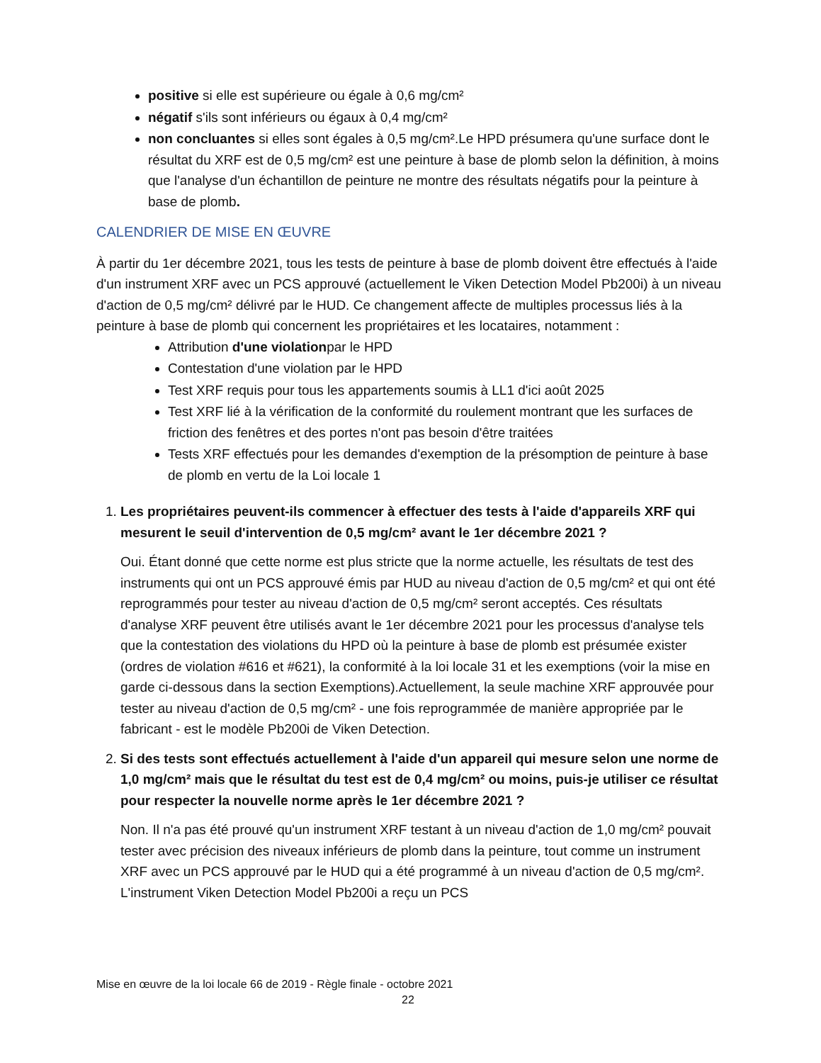positive si elle est supérieure ou égale à 0,6 mg/cm²
négatif s'ils sont inférieurs ou égaux à 0,4 mg/cm²
non concluantes si elles sont égales à 0,5 mg/cm².Le HPD présumera qu'une surface dont le résultat du XRF est de 0,5 mg/cm² est une peinture à base de plomb selon la définition, à moins que l'analyse d'un échantillon de peinture ne montre des résultats négatifs pour la peinture à base de plomb.
CALENDRIER DE MISE EN ŒUVRE
À partir du 1er décembre 2021, tous les tests de peinture à base de plomb doivent être effectués à l'aide d'un instrument XRF avec un PCS approuvé (actuellement le Viken Detection Model Pb200i) à un niveau d'action de 0,5 mg/cm² délivré par le HUD. Ce changement affecte de multiples processus liés à la peinture à base de plomb qui concernent les propriétaires et les locataires, notamment :
Attribution d'une violationpar le HPD
Contestation d'une violation par le HPD
Test XRF requis pour tous les appartements soumis à LL1 d'ici août 2025
Test XRF lié à la vérification de la conformité du roulement montrant que les surfaces de friction des fenêtres et des portes n'ont pas besoin d'être traitées
Tests XRF effectués pour les demandes d'exemption de la présomption de peinture à base de plomb en vertu de la Loi locale 1
1.
Les propriétaires peuvent-ils commencer à effectuer des tests à l'aide d'appareils XRF qui mesurent le seuil d'intervention de 0,5 mg/cm² avant le 1er décembre 2021 ?
Oui. Étant donné que cette norme est plus stricte que la norme actuelle, les résultats de test des instruments qui ont un PCS approuvé émis par HUD au niveau d'action de 0,5 mg/cm² et qui ont été reprogrammés pour tester au niveau d'action de 0,5 mg/cm² seront acceptés. Ces résultats d'analyse XRF peuvent être utilisés avant le 1er décembre 2021 pour les processus d'analyse tels que la contestation des violations du HPD où la peinture à base de plomb est présumée exister (ordres de violation #616 et #621), la conformité à la loi locale 31 et les exemptions (voir la mise en garde ci-dessous dans la section Exemptions).Actuellement, la seule machine XRF approuvée pour tester au niveau d'action de 0,5 mg/cm² - une fois reprogrammée de manière appropriée par le fabricant - est le modèle Pb200i de Viken Detection.
2.
Si des tests sont effectués actuellement à l'aide d'un appareil qui mesure selon une norme de 1,0 mg/cm² mais que le résultat du test est de 0,4 mg/cm² ou moins, puis-je utiliser ce résultat pour respecter la nouvelle norme après le 1er décembre 2021 ?
Non. Il n'a pas été prouvé qu'un instrument XRF testant à un niveau d'action de 1,0 mg/cm² pouvait tester avec précision des niveaux inférieurs de plomb dans la peinture, tout comme un instrument XRF avec un PCS approuvé par le HUD qui a été programmé à un niveau d'action de 0,5 mg/cm². L'instrument Viken Detection Model Pb200i a reçu un PCS
Mise en œuvre de la loi locale 66 de 2019 - Règle finale - octobre 2021
22